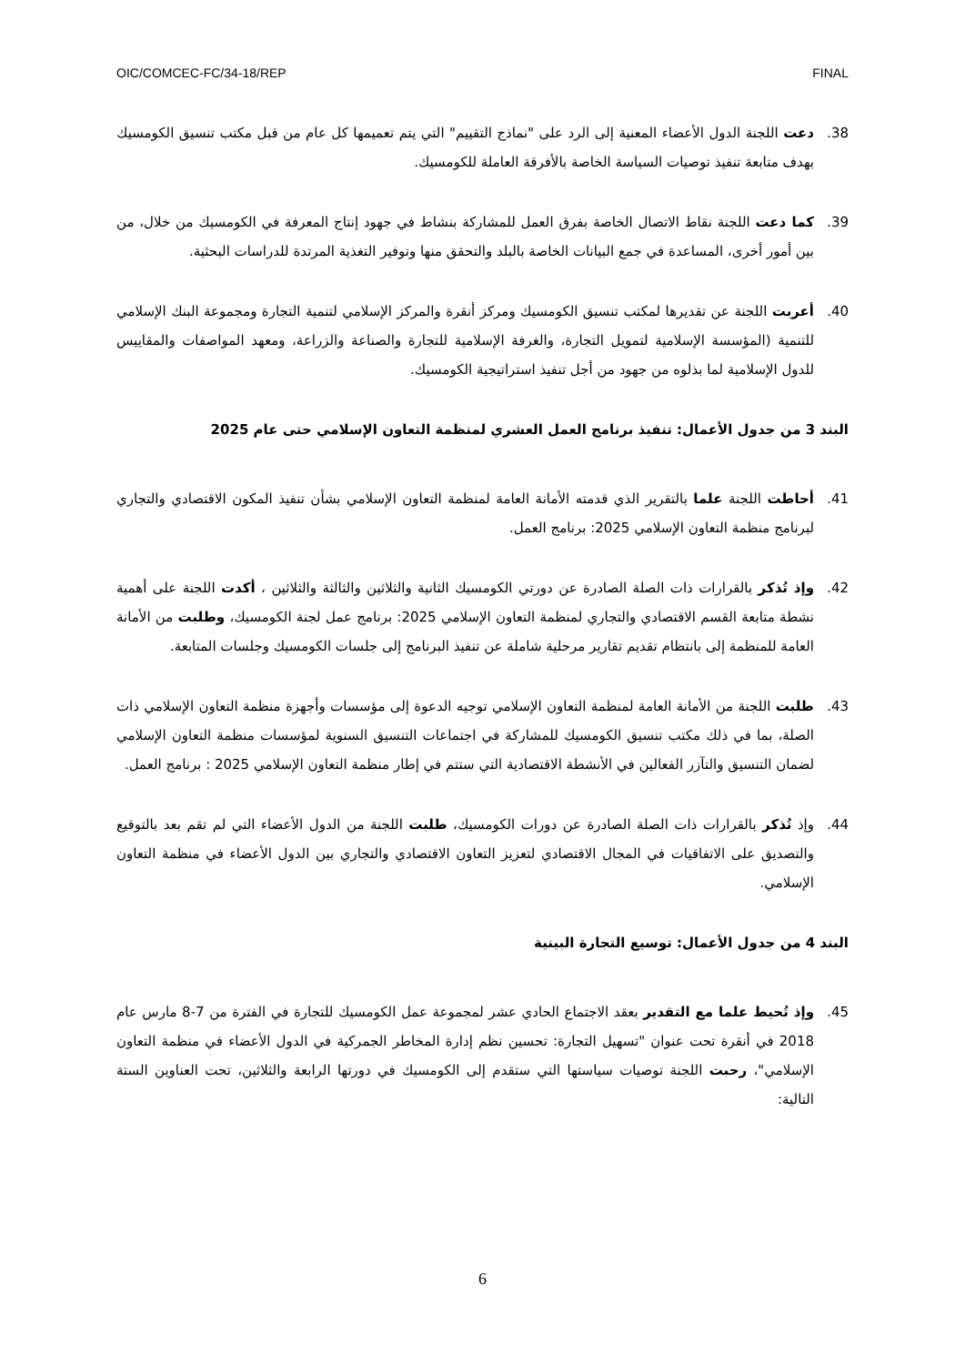OIC/COMCEC-FC/34-18/REP FINAL
38. دعت اللجنة الدول الأعضاء المعنية إلى الرد على "نماذج التقييم" التي يتم تعميمها كل عام من قبل مكتب تنسيق الكومسيك بهدف متابعة تنفيذ توصيات السياسة الخاصة بالأفرقة العاملة للكومسيك.
39. كما دعت اللجنة نقاط الاتصال الخاصة بفرق العمل للمشاركة بنشاط في جهود إنتاج المعرفة في الكومسيك من خلال، من بين أمور أخرى، المساعدة في جمع البيانات الخاصة بالبلد والتحقق منها وتوفير التغذية المرتدة للدراسات البحثية.
40. أعربت اللجنة عن تقديرها لمكتب تنسيق الكومسيك ومركز أنقرة والمركز الإسلامي لتنمية التجارة ومجموعة البنك الإسلامي للتنمية (المؤسسة الإسلامية لتمويل التجارة، والغرفة الإسلامية للتجارة والصناعة والزراعة، ومعهد المواصفات والمقاييس للدول الإسلامية لما بذلوه من جهود من أجل تنفيذ استراتيجية الكومسيك.
البند 3 من جدول الأعمال: تنفيذ برنامج العمل العشري لمنظمة التعاون الإسلامي حتى عام 2025
41. أحاطت اللجنة علما بالتقرير الذي قدمته الأمانة العامة لمنظمة التعاون الإسلامي بشأن تنفيذ المكون الاقتصادي والتجاري لبرنامج منظمة التعاون الإسلامي 2025: برنامج العمل.
42. وإذ تُذكر بالقرارات ذات الصلة الصادرة عن دورتي الكومسيك الثانية والثلاثين والثالثة والثلاثين ، أكدت اللجنة على أهمية نشطة متابعة القسم الاقتصادي والتجاري لمنظمة التعاون الإسلامي 2025: برنامج عمل لجنة الكومسيك، وطلبت من الأمانة العامة للمنظمة إلى بانتظام تقديم تقارير مرحلية شاملة عن تنفيذ البرنامج إلى جلسات الكومسيك وجلسات المتابعة.
43. طلبت اللجنة من الأمانة العامة لمنظمة التعاون الإسلامي توجيه الدعوة إلى مؤسسات وأجهزة منظمة التعاون الإسلامي ذات الصلة، بما في ذلك مكتب تنسيق الكومسيك للمشاركة في اجتماعات التنسيق السنوية لمؤسسات منظمة التعاون الإسلامي لضمان التنسيق والتآزر الفعالين في الأنشطة الاقتصادية التي ستتم في إطار منظمة التعاون الإسلامي 2025 : برنامج العمل.
44. وإذ تُذكر بالقرارات ذات الصلة الصادرة عن دورات الكومسيك، طلبت اللجنة من الدول الأعضاء التي لم تقم بعد بالتوقيع والتصديق على الاتفاقيات في المجال الاقتصادي لتعزيز التعاون الاقتصادي والتجاري بين الدول الأعضاء في منظمة التعاون الإسلامي.
البند 4 من جدول الأعمال: توسيع التجارة البينية
45. وإذ تُحيط علما مع التقدير بعقد الاجتماع الحادي عشر لمجموعة عمل الكومسيك للتجارة في الفترة من 7-8 مارس عام 2018 في أنقرة تحت عنوان "تسهيل التجارة: تحسين نظم إدارة المخاطر الجمركية في الدول الأعضاء في منظمة التعاون الإسلامي"، رحبت اللجنة توصيات سياستها التي ستقدم إلى الكومسيك في دورتها الرابعة والثلاثين، تحت العناوين الستة التالية:
6